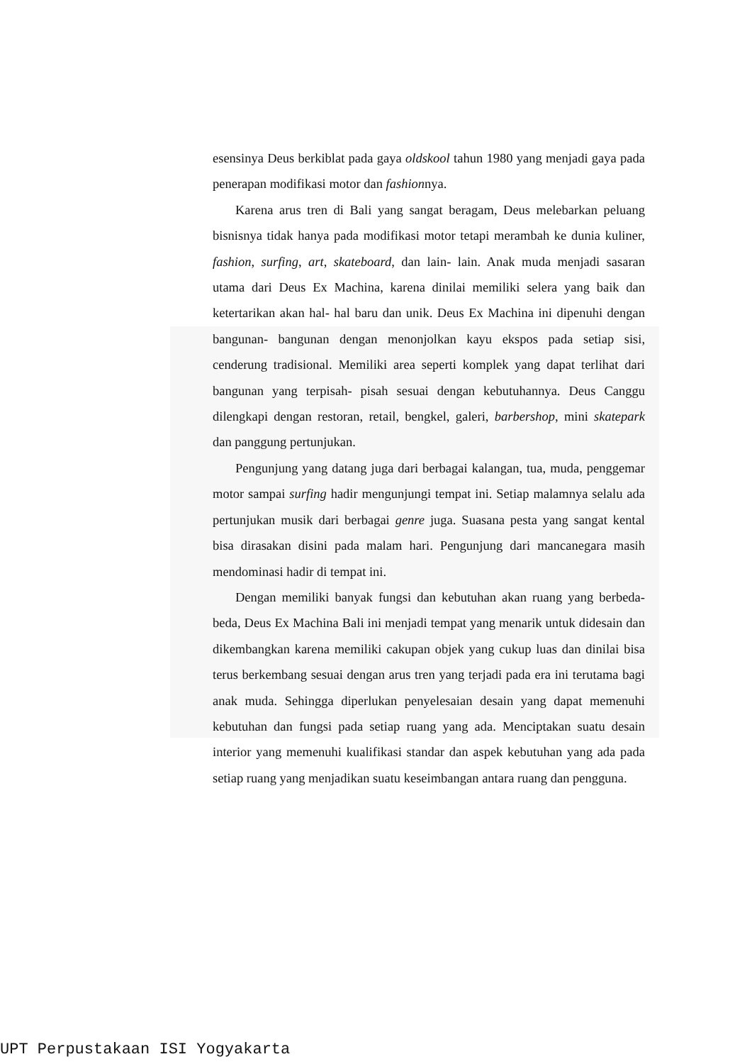esensinya Deus berkiblat pada gaya oldskool tahun 1980 yang menjadi gaya pada penerapan modifikasi motor dan fashionnya.
Karena arus tren di Bali yang sangat beragam, Deus melebarkan peluang bisnisnya tidak hanya pada modifikasi motor tetapi merambah ke dunia kuliner, fashion, surfing, art, skateboard, dan lain- lain. Anak muda menjadi sasaran utama dari Deus Ex Machina, karena dinilai memiliki selera yang baik dan ketertarikan akan hal- hal baru dan unik. Deus Ex Machina ini dipenuhi dengan bangunan- bangunan dengan menonjolkan kayu ekspos pada setiap sisi, cenderung tradisional. Memiliki area seperti komplek yang dapat terlihat dari bangunan yang terpisah- pisah sesuai dengan kebutuhannya. Deus Canggu dilengkapi dengan restoran, retail, bengkel, galeri, barbershop, mini skatepark dan panggung pertunjukan.
Pengunjung yang datang juga dari berbagai kalangan, tua, muda, penggemar motor sampai surfing hadir mengunjungi tempat ini. Setiap malamnya selalu ada pertunjukan musik dari berbagai genre juga. Suasana pesta yang sangat kental bisa dirasakan disini pada malam hari. Pengunjung dari mancanegara masih mendominasi hadir di tempat ini.
Dengan memiliki banyak fungsi dan kebutuhan akan ruang yang berbeda- beda, Deus Ex Machina Bali ini menjadi tempat yang menarik untuk didesain dan dikembangkan karena memiliki cakupan objek yang cukup luas dan dinilai bisa terus berkembang sesuai dengan arus tren yang terjadi pada era ini terutama bagi anak muda. Sehingga diperlukan penyelesaian desain yang dapat memenuhi kebutuhan dan fungsi pada setiap ruang yang ada. Menciptakan suatu desain interior yang memenuhi kualifikasi standar dan aspek kebutuhan yang ada pada setiap ruang yang menjadikan suatu keseimbangan antara ruang dan pengguna.
UPT Perpustakaan ISI Yogyakarta